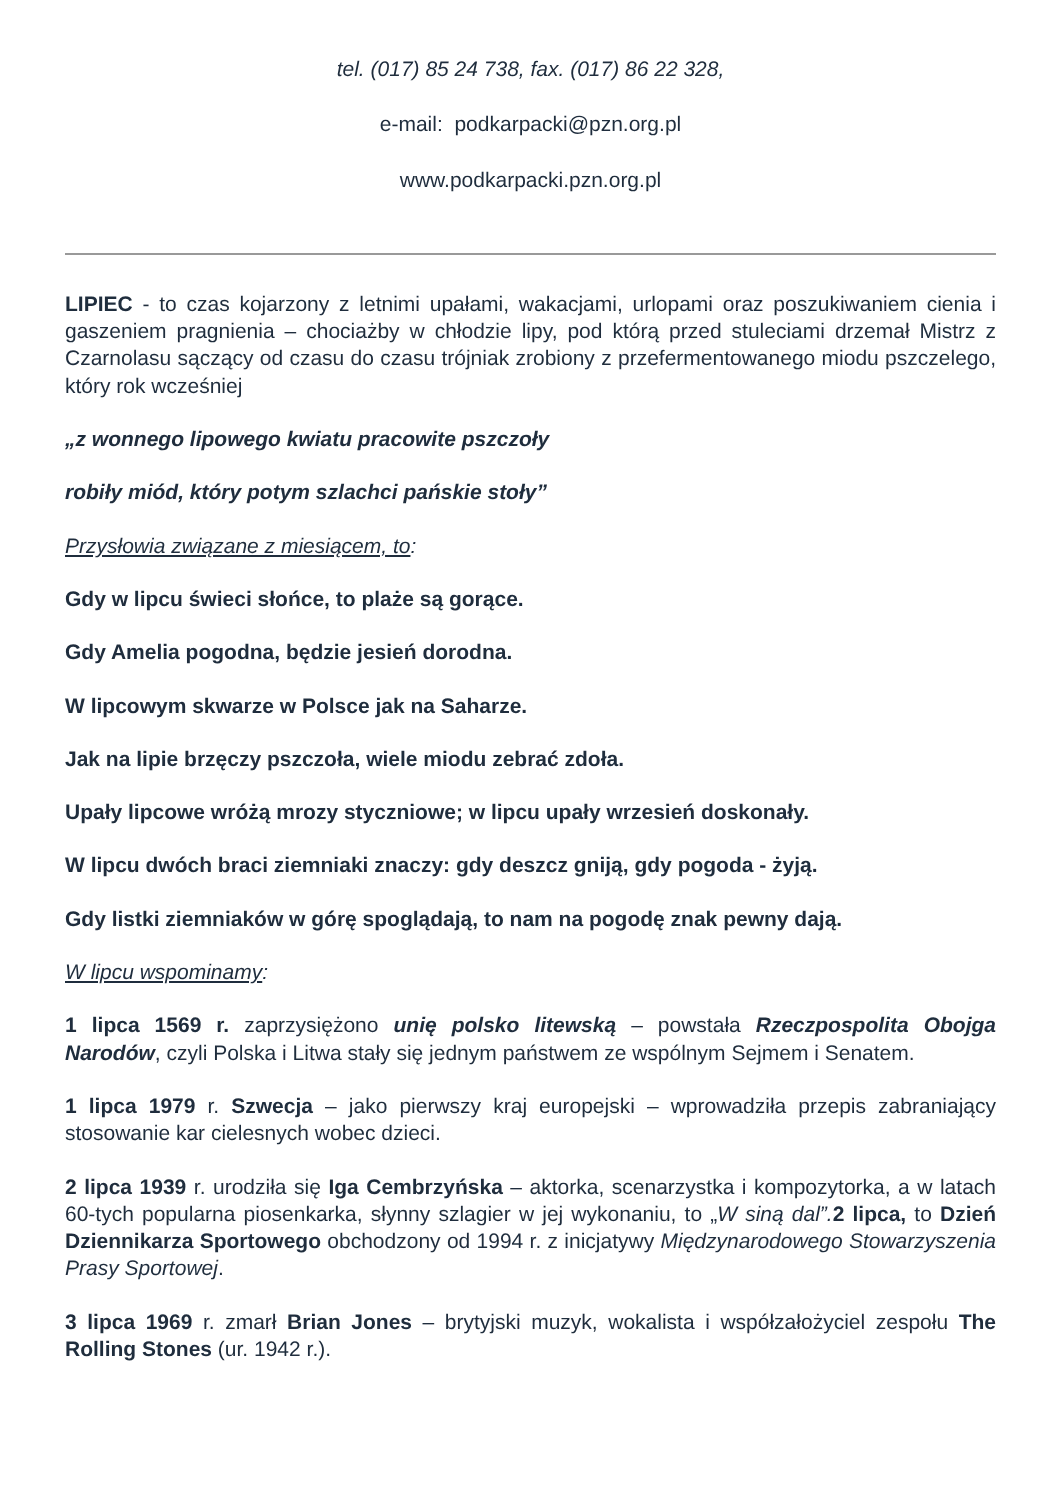tel. (017) 85 24 738, fax. (017) 86 22 328,
e-mail: podkarpacki@pzn.org.pl
www.podkarpacki.pzn.org.pl
LIPIEC - to czas kojarzony z letnimi upałami, wakacjami, urlopami oraz poszukiwaniem cienia i gaszeniem pragnienia – chociażby w chłodzie lipy, pod którą przed stuleciami drzemał Mistrz z Czarnolasu sączący od czasu do czasu trójniak zrobiony z przefermentowanego miodu pszczelego, który rok wcześniej
„z wonnego lipowego kwiatu pracowite pszczoły
robiły miód, który potym szlachci pańskie stoły”
Przysłowia związane z miesiącem, to:
Gdy w lipcu świeci słońce, to plaże są gorące.
Gdy Amelia pogodna, będzie jesień dorodna.
W lipcowym skwarze w Polsce jak na Saharze.
Jak na lipie brzęczy pszczoła, wiele miodu zebrać zdoła.
Upały lipcowe wróżą mrozy styczniowe; w lipcu upały wrzesień doskonały.
W lipcu dwóch braci ziemniaki znaczy: gdy deszcz gniją, gdy pogoda - żyją.
Gdy listki ziemniaków w górę spoglądają, to nam na pogodę znak pewny dają.
W lipcu wspominamy:
1 lipca 1569 r. zaprzysiężono unię polsko litewską – powstała Rzeczpospolita Obojga Narodów, czyli Polska i Litwa stały się jednym państwem ze wspólnym Sejmem i Senatem.
1 lipca 1979 r. Szwecja – jako pierwszy kraj europejski – wprowadziła przepis zabraniający stosowanie kar cielesnych wobec dzieci.
2 lipca 1939 r. urodziła się Iga Cembrzyńska – aktorka, scenarzystka i kompozytorka, a w latach 60-tych popularna piosenkarka, słynny szlagier w jej wykonaniu, to „W siną dal”. 2 lipca, to Dzień Dziennikarza Sportowego obchodzony od 1994 r. z inicjatywy Międzynarodowego Stowarzyszenia Prasy Sportowej.
3 lipca 1969 r. zmarł Brian Jones – brytyjski muzyk, wokalista i współzałożyciel zespołu The Rolling Stones (ur. 1942 r.).